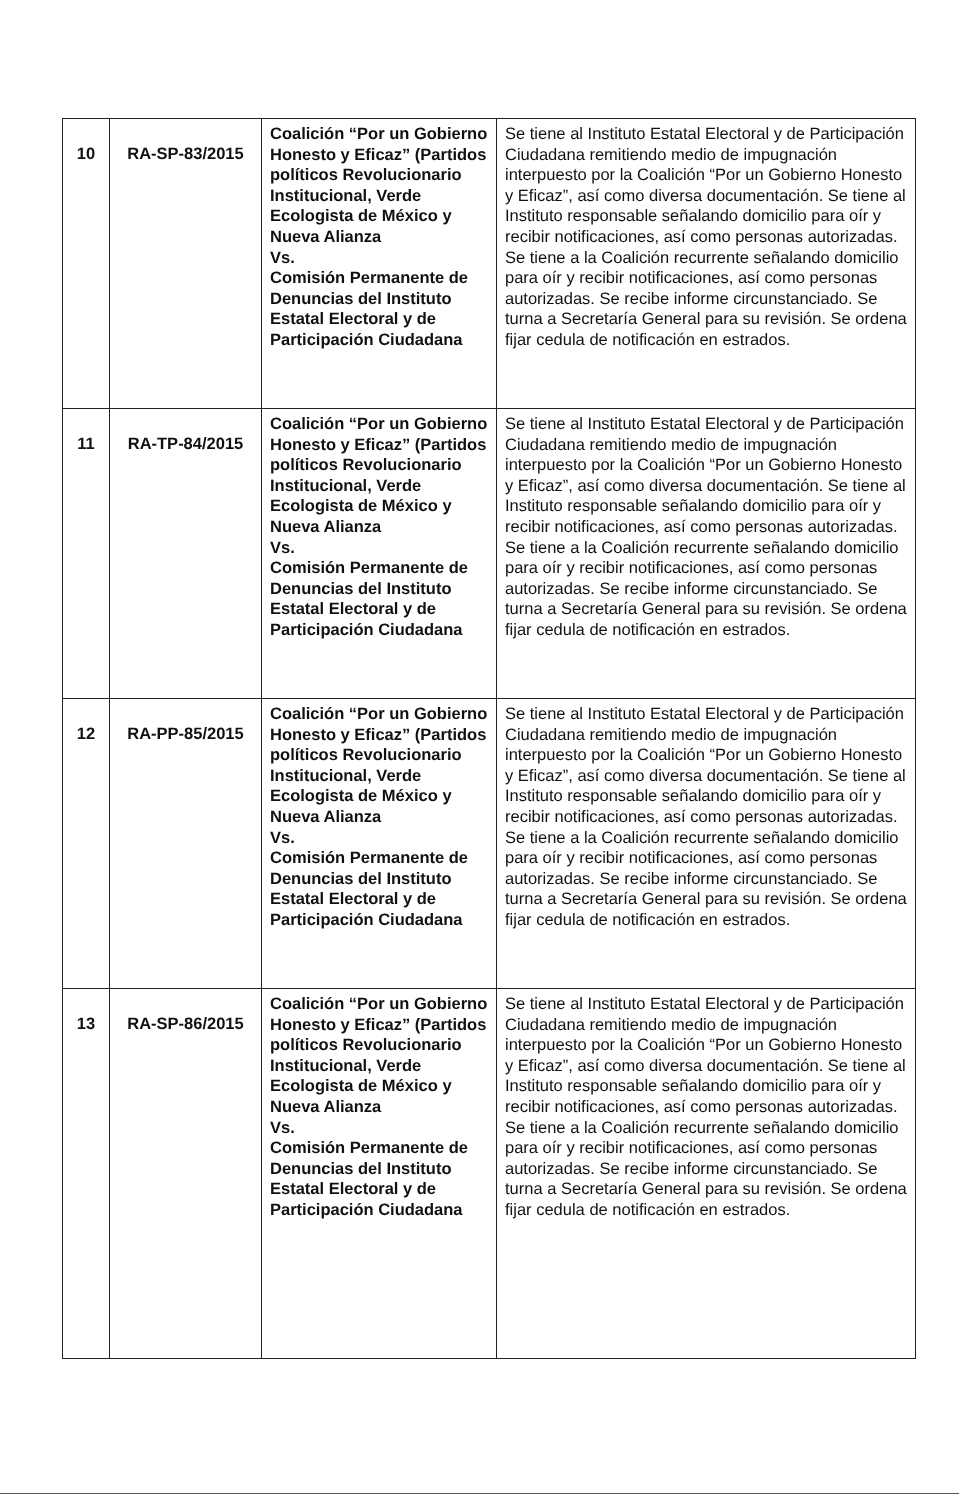| 10 | RA-SP-83/2015 | Coalición “Por un Gobierno Honesto y Eficaz” (Partidos políticos Revolucionario Institucional, Verde Ecologista de México y Nueva Alianza Vs. Comisión Permanente de Denuncias del Instituto Estatal Electoral y de Participación Ciudadana | Se tiene al Instituto Estatal Electoral y de Participación Ciudadana remitiendo medio de impugnación interpuesto por la Coalición “Por un Gobierno Honesto y Eficaz”, así como diversa documentación. Se tiene al Instituto responsable señalando domicilio para oír y recibir notificaciones, así como personas autorizadas. Se tiene a la Coalición recurrente señalando domicilio para oír y recibir notificaciones, así como personas autorizadas. Se recibe informe circunstanciado. Se turna a Secretaría General para su revisión. Se ordena fijar cedula de notificación en estrados. |
| 11 | RA-TP-84/2015 | Coalición “Por un Gobierno Honesto y Eficaz” (Partidos políticos Revolucionario Institucional, Verde Ecologista de México y Nueva Alianza Vs. Comisión Permanente de Denuncias del Instituto Estatal Electoral y de Participación Ciudadana | Se tiene al Instituto Estatal Electoral y de Participación Ciudadana remitiendo medio de impugnación interpuesto por la Coalición “Por un Gobierno Honesto y Eficaz”, así como diversa documentación. Se tiene al Instituto responsable señalando domicilio para oír y recibir notificaciones, así como personas autorizadas. Se tiene a la Coalición recurrente señalando domicilio para oír y recibir notificaciones, así como personas autorizadas. Se recibe informe circunstanciado. Se turna a Secretaría General para su revisión. Se ordena fijar cedula de notificación en estrados. |
| 12 | RA-PP-85/2015 | Coalición “Por un Gobierno Honesto y Eficaz” (Partidos políticos Revolucionario Institucional, Verde Ecologista de México y Nueva Alianza Vs. Comisión Permanente de Denuncias del Instituto Estatal Electoral y de Participación Ciudadana | Se tiene al Instituto Estatal Electoral y de Participación Ciudadana remitiendo medio de impugnación interpuesto por la Coalición “Por un Gobierno Honesto y Eficaz”, así como diversa documentación. Se tiene al Instituto responsable señalando domicilio para oír y recibir notificaciones, así como personas autorizadas. Se tiene a la Coalición recurrente señalando domicilio para oír y recibir notificaciones, así como personas autorizadas. Se recibe informe circunstanciado. Se turna a Secretaría General para su revisión. Se ordena fijar cedula de notificación en estrados. |
| 13 | RA-SP-86/2015 | Coalición “Por un Gobierno Honesto y Eficaz” (Partidos políticos Revolucionario Institucional, Verde Ecologista de México y Nueva Alianza Vs. Comisión Permanente de Denuncias del Instituto Estatal Electoral y de Participación Ciudadana | Se tiene al Instituto Estatal Electoral y de Participación Ciudadana remitiendo medio de impugnación interpuesto por la Coalición “Por un Gobierno Honesto y Eficaz”, así como diversa documentación. Se tiene al Instituto responsable señalando domicilio para oír y recibir notificaciones, así como personas autorizadas. Se tiene a la Coalición recurrente señalando domicilio para oír y recibir notificaciones, así como personas autorizadas. Se recibe informe circunstanciado. Se turna a Secretaría General para su revisión. Se ordena fijar cedula de notificación en estrados. |